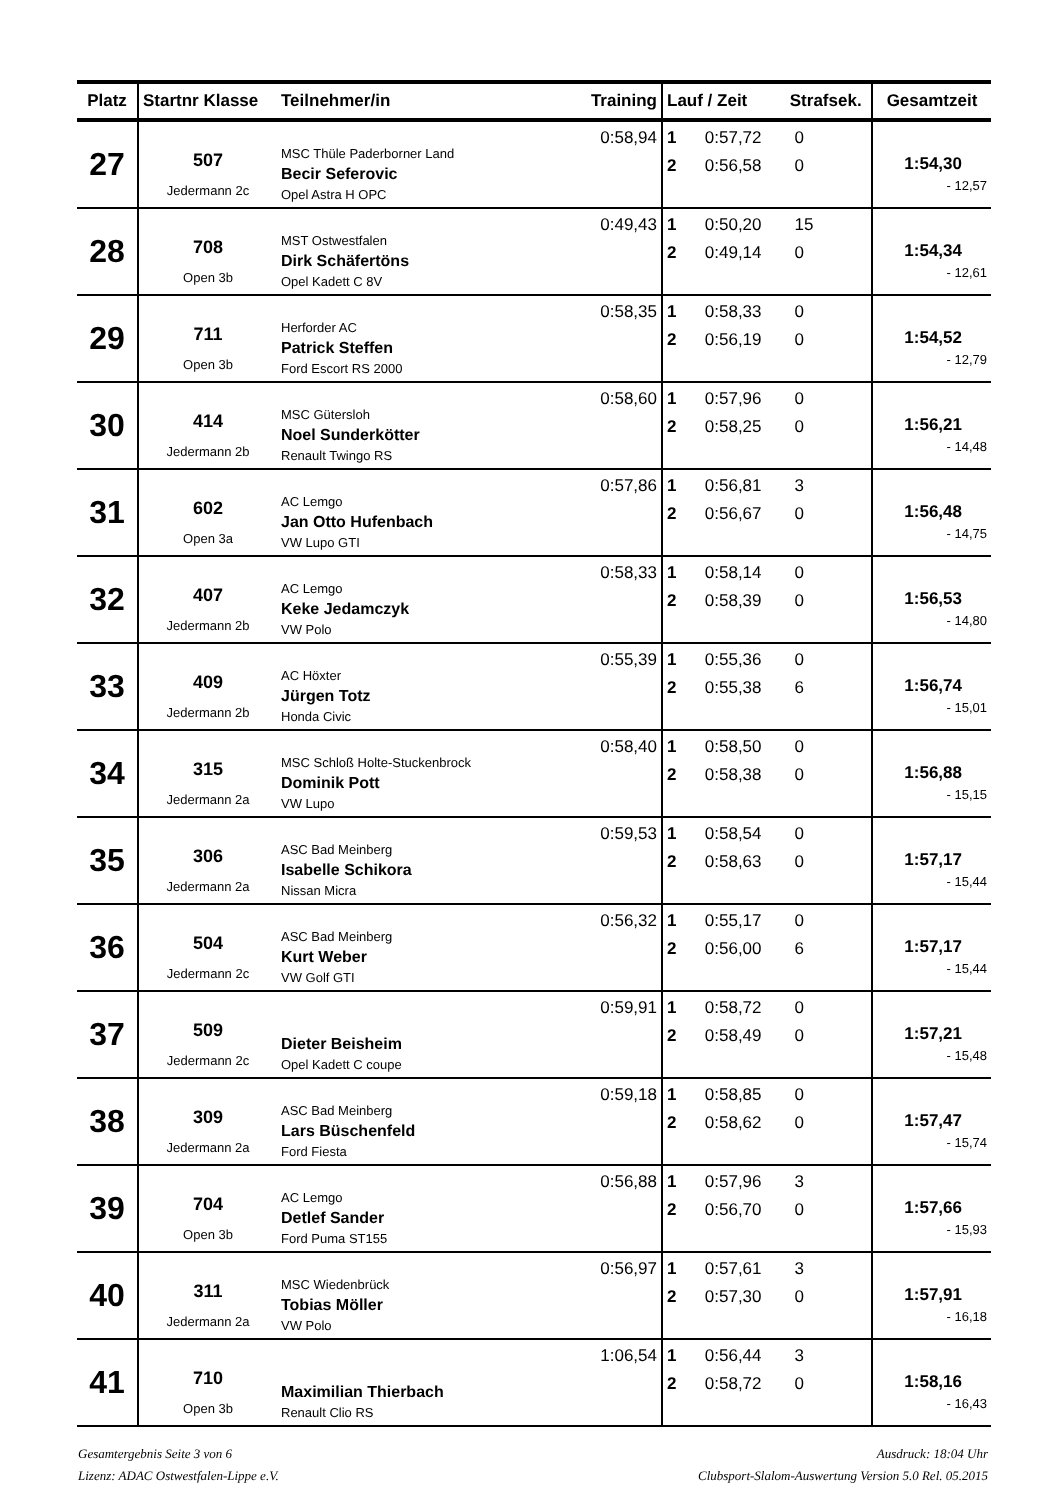| Platz | Startnr Klasse | Teilnehmer/in | Training | Lauf / Zeit Strafsek. | Gesamtzeit |
| --- | --- | --- | --- | --- | --- |
| 27 | 507 Jedermann 2c | MSC Thüle Paderborner Land Becir Seferovic Opel Astra H OPC | 0:58,94 | 1 0:57,72 0 2 0:56,58 0 | 1:54,30 - 12,57 |
| 28 | 708 Open 3b | MST Ostwestfalen Dirk Schäfertöns Opel Kadett C 8V | 0:49,43 | 1 0:50,20 15 2 0:49,14 0 | 1:54,34 - 12,61 |
| 29 | 711 Open 3b | Herforder AC Patrick Steffen Ford Escort RS 2000 | 0:58,35 | 1 0:58,33 0 2 0:56,19 0 | 1:54,52 - 12,79 |
| 30 | 414 Jedermann 2b | MSC Gütersloh Noel Sunderkötter Renault Twingo RS | 0:58,60 | 1 0:57,96 0 2 0:58,25 0 | 1:56,21 - 14,48 |
| 31 | 602 Open 3a | AC Lemgo Jan Otto Hufenbach VW Lupo GTI | 0:57,86 | 1 0:56,81 3 2 0:56,67 0 | 1:56,48 - 14,75 |
| 32 | 407 Jedermann 2b | AC Lemgo Keke Jedamczyk VW Polo | 0:58,33 | 1 0:58,14 0 2 0:58,39 0 | 1:56,53 - 14,80 |
| 33 | 409 Jedermann 2b | AC Höxter Jürgen Totz Honda Civic | 0:55,39 | 1 0:55,36 0 2 0:55,38 6 | 1:56,74 - 15,01 |
| 34 | 315 Jedermann 2a | MSC Schloß Holte-Stuckenbrock Dominik Pott VW Lupo | 0:58,40 | 1 0:58,50 0 2 0:58,38 0 | 1:56,88 - 15,15 |
| 35 | 306 Jedermann 2a | ASC Bad Meinberg Isabelle Schikora Nissan Micra | 0:59,53 | 1 0:58,54 0 2 0:58,63 0 | 1:57,17 - 15,44 |
| 36 | 504 Jedermann 2c | ASC Bad Meinberg Kurt Weber VW Golf GTI | 0:56,32 | 1 0:55,17 0 2 0:56,00 6 | 1:57,17 - 15,44 |
| 37 | 509 Jedermann 2c | Dieter Beisheim Opel Kadett C coupe | 0:59,91 | 1 0:58,72 0 2 0:58,49 0 | 1:57,21 - 15,48 |
| 38 | 309 Jedermann 2a | ASC Bad Meinberg Lars Büschenfeld Ford Fiesta | 0:59,18 | 1 0:58,85 0 2 0:58,62 0 | 1:57,47 - 15,74 |
| 39 | 704 Open 3b | AC Lemgo Detlef Sander Ford Puma ST155 | 0:56,88 | 1 0:57,96 3 2 0:56,70 0 | 1:57,66 - 15,93 |
| 40 | 311 Jedermann 2a | MSC Wiedenbrück Tobias Möller VW Polo | 0:56,97 | 1 0:57,61 3 2 0:57,30 0 | 1:57,91 - 16,18 |
| 41 | 710 Open 3b | Maximilian Thierbach Renault Clio RS | 1:06,54 | 1 0:56,44 3 2 0:58,72 0 | 1:58,16 - 16,43 |
Gesamtergebnis Seite 3 von 6
Lizenz: ADAC Ostwestfalen-Lippe e.V.
Ausdruck: 18:04 Uhr
Clubsport-Slalom-Auswertung Version 5.0 Rel. 05.2015